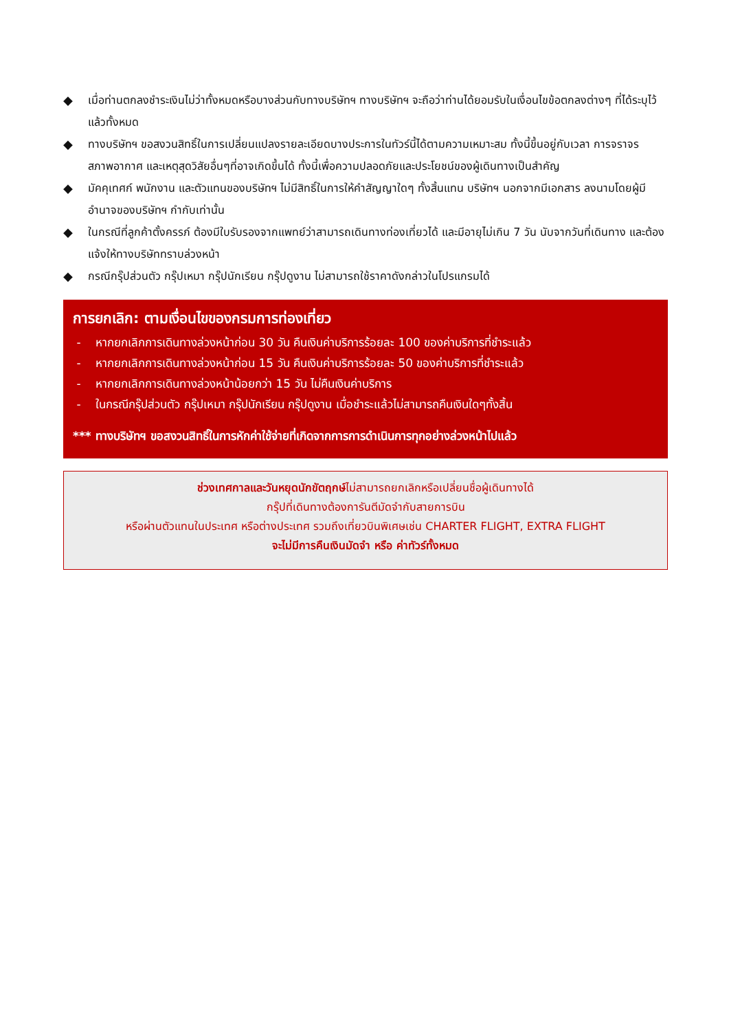◆ เมื่อท่านตกลงชำระเงินไม่ว่าทั้งหมดหรือบางส่วนกับทางบริษัทฯ ทางบริษัทฯ จะถือว่าท่านได้ยอมรับในเงื่อนไขข้อตกลงต่างๆ ที่ได้ระบุไว้แล้วทั้งหมด
◆ ทางบริษัทฯ ขอสงวนสิทธิ์ในการเปลี่ยนแปลงรายละเอียดบางประการในทัวร์นี้ได้ตามความเหมาะสม ทั้งนี้ขึ้นอยู่กับเวลา การจราจร สภาพอากาศ และเหตุสุดวิสัยอื่นๆที่อาจเกิดขึ้นได้ ทั้งนี้เพื่อความปลอดภัยและประโยชน์ของผู้เดินทางเป็นสำคัญ
◆ มัคคุเทศก์ พนักงาน และตัวแทนของบริษัทฯ ไม่มีสิทธิ์ในการให้คำสัญญาใดๆ ทั้งสิ้นแทน บริษัทฯ นอกจากมีเอกสาร ลงนามโดยผู้มีอำนาจของบริษัทฯ กำกับเท่านั้น
◆ ในกรณีที่ลูกค้าตั้งครรภ์ ต้องมีใบรับรองจากแพทย์ว่าสามารถเดินทางท่องเที่ยวได้ และมีอายุไม่เกิน 7 วัน นับจากวันที่เดินทาง และต้องแจ้งให้ทางบริษัททราบล่วงหน้า
◆ กรณีกรุ๊ปส่วนตัว กรุ๊ปเหมา กรุ๊ปนักเรียน กรุ๊ปดูงาน ไม่สามารถใช้ราคาดังกล่าวในโปรแกรมได้
การยกเลิก: ตามเงื่อนไขของกรมการท่องเที่ยว
- หากยกเลิกการเดินทางล่วงหน้าก่อน 30 วัน คืนเงินค่าบริการร้อยละ 100 ของค่าบริการที่ชำระแล้ว
- หากยกเลิกการเดินทางล่วงหน้าก่อน 15 วัน คืนเงินค่าบริการร้อยละ 50 ของค่าบริการที่ชำระแล้ว
- หากยกเลิกการเดินทางล่วงหน้าน้อยกว่า 15 วัน ไม่คืนเงินค่าบริการ
- ในกรณีกรุ๊ปส่วนตัว กรุ๊ปเหมา กรุ๊ปนักเรียน กรุ๊ปดูงาน เมื่อชำระแล้วไม่สามารถคืนเงินใดๆทั้งสิ้น
*** ทางบริษัทฯ ขอสงวนสิทธิ์ในการหักค่าใช้จ่ายที่เกิดจากการการดำเนินการทุกอย่างล่วงหน้าไปแล้ว
ช่วงเทศกาลและวันหยุดนักขัตฤกษ์ไม่สามารถยกเลิกหรือเปลี่ยนชื่อผู้เดินทางได้
กรุ๊ปที่เดินทางต้องการันตีมัดจำกับสายการบิน
หรือผ่านตัวแทนในประเทศ หรือต่างประเทศ รวมถึงเที่ยวบินพิเศษเช่น CHARTER FLIGHT, EXTRA FLIGHT
จะไม่มีการคืนเงินมัดจำ หรือ ค่าทัวร์ทั้งหมด